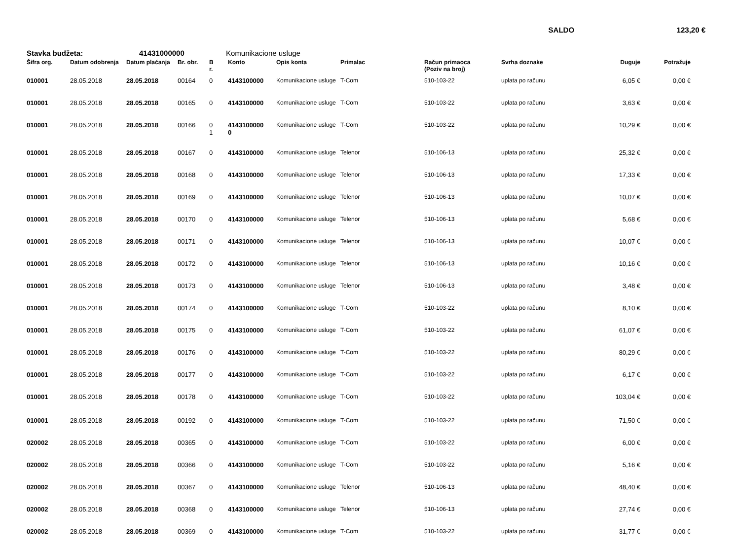SALDO 123,20 €
Stavka budžeta: 41431000000 Komunikacione usluge
| Šifra org. | Datum odobrenja | Datum plaćanja | Br. obr. | B r. | Konto | Opis konta | Primalac | Račun primaoca (Poziv na broj) | Svrha doznake | Duguje | Potražuje |
| --- | --- | --- | --- | --- | --- | --- | --- | --- | --- | --- | --- |
| 010001 | 28.05.2018 | 28.05.2018 | 00164 | 0 | 4143100000 | Komunikacione usluge | T-Com | 510-103-22 | uplata po računu | 6,05 € | 0,00 € |
| 010001 | 28.05.2018 | 28.05.2018 | 00165 | 0 | 4143100000 | Komunikacione usluge | T-Com | 510-103-22 | uplata po računu | 3,63 € | 0,00 € |
| 010001 | 28.05.2018 | 28.05.2018 | 00166 | 0 1 | 4143100000 0 | Komunikacione usluge | T-Com | 510-103-22 | uplata po računu | 10,29 € | 0,00 € |
| 010001 | 28.05.2018 | 28.05.2018 | 00167 | 0 | 4143100000 | Komunikacione usluge | Telenor | 510-106-13 | uplata po računu | 25,32 € | 0,00 € |
| 010001 | 28.05.2018 | 28.05.2018 | 00168 | 0 | 4143100000 | Komunikacione usluge | Telenor | 510-106-13 | uplata po računu | 17,33 € | 0,00 € |
| 010001 | 28.05.2018 | 28.05.2018 | 00169 | 0 | 4143100000 | Komunikacione usluge | Telenor | 510-106-13 | uplata po računu | 10,07 € | 0,00 € |
| 010001 | 28.05.2018 | 28.05.2018 | 00170 | 0 | 4143100000 | Komunikacione usluge | Telenor | 510-106-13 | uplata po računu | 5,68 € | 0,00 € |
| 010001 | 28.05.2018 | 28.05.2018 | 00171 | 0 | 4143100000 | Komunikacione usluge | Telenor | 510-106-13 | uplata po računu | 10,07 € | 0,00 € |
| 010001 | 28.05.2018 | 28.05.2018 | 00172 | 0 | 4143100000 | Komunikacione usluge | Telenor | 510-106-13 | uplata po računu | 10,16 € | 0,00 € |
| 010001 | 28.05.2018 | 28.05.2018 | 00173 | 0 | 4143100000 | Komunikacione usluge | Telenor | 510-106-13 | uplata po računu | 3,48 € | 0,00 € |
| 010001 | 28.05.2018 | 28.05.2018 | 00174 | 0 | 4143100000 | Komunikacione usluge | T-Com | 510-103-22 | uplata po računu | 8,10 € | 0,00 € |
| 010001 | 28.05.2018 | 28.05.2018 | 00175 | 0 | 4143100000 | Komunikacione usluge | T-Com | 510-103-22 | uplata po računu | 61,07 € | 0,00 € |
| 010001 | 28.05.2018 | 28.05.2018 | 00176 | 0 | 4143100000 | Komunikacione usluge | T-Com | 510-103-22 | uplata po računu | 80,29 € | 0,00 € |
| 010001 | 28.05.2018 | 28.05.2018 | 00177 | 0 | 4143100000 | Komunikacione usluge | T-Com | 510-103-22 | uplata po računu | 6,17 € | 0,00 € |
| 010001 | 28.05.2018 | 28.05.2018 | 00178 | 0 | 4143100000 | Komunikacione usluge | T-Com | 510-103-22 | uplata po računu | 103,04 € | 0,00 € |
| 010001 | 28.05.2018 | 28.05.2018 | 00192 | 0 | 4143100000 | Komunikacione usluge | T-Com | 510-103-22 | uplata po računu | 71,50 € | 0,00 € |
| 020002 | 28.05.2018 | 28.05.2018 | 00365 | 0 | 4143100000 | Komunikacione usluge | T-Com | 510-103-22 | uplata po računu | 6,00 € | 0,00 € |
| 020002 | 28.05.2018 | 28.05.2018 | 00366 | 0 | 4143100000 | Komunikacione usluge | T-Com | 510-103-22 | uplata po računu | 5,16 € | 0,00 € |
| 020002 | 28.05.2018 | 28.05.2018 | 00367 | 0 | 4143100000 | Komunikacione usluge | Telenor | 510-106-13 | uplata po računu | 48,40 € | 0,00 € |
| 020002 | 28.05.2018 | 28.05.2018 | 00368 | 0 | 4143100000 | Komunikacione usluge | Telenor | 510-106-13 | uplata po računu | 27,74 € | 0,00 € |
| 020002 | 28.05.2018 | 28.05.2018 | 00369 | 0 | 4143100000 | Komunikacione usluge | T-Com | 510-103-22 | uplata po računu | 31,77 € | 0,00 € |